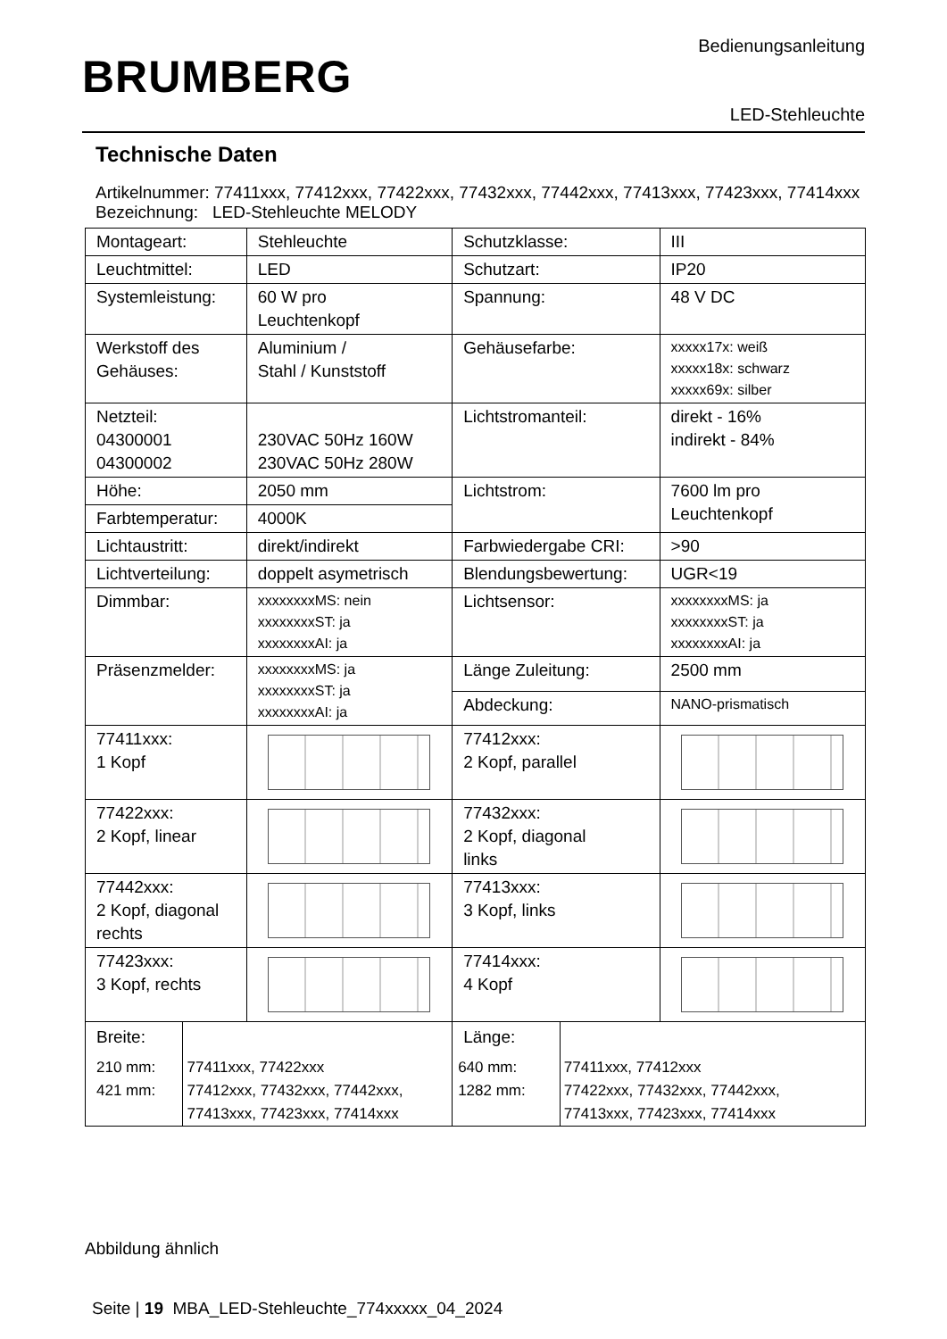Bedienungsanleitung
BRUMBERG
LED-Stehleuchte
Technische Daten
Artikelnummer: 77411xxx, 77412xxx, 77422xxx, 77432xxx, 77442xxx, 77413xxx, 77423xxx, 77414xxx
Bezeichnung: LED-Stehleuchte MELODY
| Montageart: | Stehleuchte | Schutzklasse: | III |
| Leuchtmittel: | LED | Schutzart: | IP20 |
| Systemleistung: | 60 W pro Leuchtenkopf | Spannung: | 48 V DC |
| Werkstoff des Gehäuses: | Aluminium / Stahl / Kunststoff | Gehäusefarbe: | xxxxx17x: weiß xxxxx18x: schwarz xxxxx69x: silber |
| Netzteil: 04300001 04300002 | 230VAC 50Hz 160W 230VAC 50Hz 280W | Lichtstromanteil: | direkt - 16% indirekt - 84% |
| Höhe: | 2050 mm | Lichtstrom: | 7600 lm pro Leuchtenkopf |
| Farbtemperatur: | 4000K | | |
| Lichtaustritt: | direkt/indirekt | Farbwiedergabe CRI: | >90 |
| Lichtverteilung: | doppelt asymetrisch | Blendungsbewertung: | UGR<19 |
| Dimmbar: | xxxxxxxxMS: nein xxxxxxxxST: ja xxxxxxxxAI: ja | Lichtsensor: | xxxxxxxxMS: ja xxxxxxxxST: ja xxxxxxxxAI: ja |
| Präsenzmelder: | xxxxxxxxMS: ja xxxxxxxxST: ja xxxxxxxxAI: ja | Länge Zuleitung: | 2500 mm |
| | | Abdeckung: | NANO-prismatisch |
| 77411xxx: 1 Kopf | | 77412xxx: 2 Kopf, parallel | |
| 77422xxx: 2 Kopf, linear | | 77432xxx: 2 Kopf, diagonal links | |
| 77442xxx: 2 Kopf, diagonal rechts | | 77413xxx: 3 Kopf, links | |
| 77423xxx: 3 Kopf, rechts | | 77414xxx: 4 Kopf | |
| / Breite: / / / 210 mm: 421 mm: / 77411xxx, 77422xxx 77412xxx, 77432xxx, 77442xxx, 77413xxx, 77423xxx, 77414xxx / | | / Länge: / / / 640 mm: 1282 mm: / 77411xxx, 77412xxx 77422xxx, 77432xxx, 77442xxx, 77413xxx, 77423xxx, 77414xxx / | |
Abbildung ähnlich
Seite | 19 MBA_LED-Stehleuchte_774xxxxx_04_2024